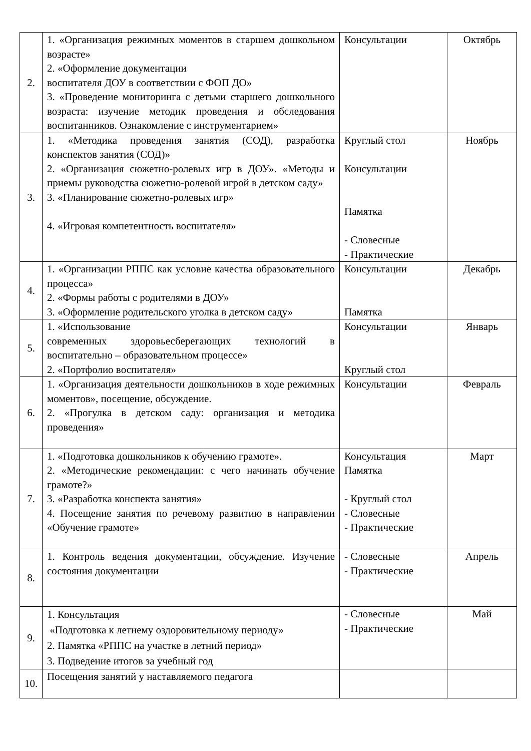| 2. | 1. «Организация режимных моментов в старшем дошкольном возрасте» 2. «Оформление документации воспитателя ДОУ в соответствии с ФОП ДО» 3. «Проведение мониторинга с детьми старшего дошкольного возраста: изучение методик проведения и обследования воспитанников. Ознакомление с инструментарием» | Консультации | Октябрь |
| 3. | 1. «Методика проведения занятия (СОД), разработка конспектов занятия (СОД)» 2. «Организация сюжетно-ролевых игр в ДОУ». «Методы и приемы руководства сюжетно-ролевой игрой в детском саду» 3. «Планирование сюжетно-ролевых игр» 4. «Игровая компетентность воспитателя» | Круглый стол Консультации Памятка - Словесные - Практические | Ноябрь |
| 4. | 1. «Организации РППС как условие качества образовательного процесса» 2. «Формы работы с родителями в ДОУ» 3. «Оформление родительского уголка в детском саду» | Консультации Памятка | Декабрь |
| 5. | 1. «Использование современных здоровьесберегающих технологий в воспитательно – образовательном процессе» 2. «Портфолио воспитателя» | Консультации Круглый стол | Январь |
| 6. | 1. «Организация деятельности дошкольников в ходе режимных моментов», посещение, обсуждение. 2. «Прогулка в детском саду: организация и методика проведения» | Консультации | Февраль |
| 7. | 1. «Подготовка дошкольников к обучению грамоте». 2. «Методические рекомендации: с чего начинать обучение грамоте?» 3. «Разработка конспекта занятия» 4. Посещение занятия по речевому развитию в направлении «Обучение грамоте» | Консультация Памятка - Круглый стол - Словесные - Практические | Март |
| 8. | 1. Контроль ведения документации, обсуждение. Изучение состояния документации | - Словесные - Практические | Апрель |
| 9. | 1. Консультация «Подготовка к летнему оздоровительному периоду» 2. Памятка «РППС на участке в летний период» 3. Подведение итогов за учебный год | - Словесные - Практические | Май |
| 10. | Посещения занятий у наставляемого педагога | | |